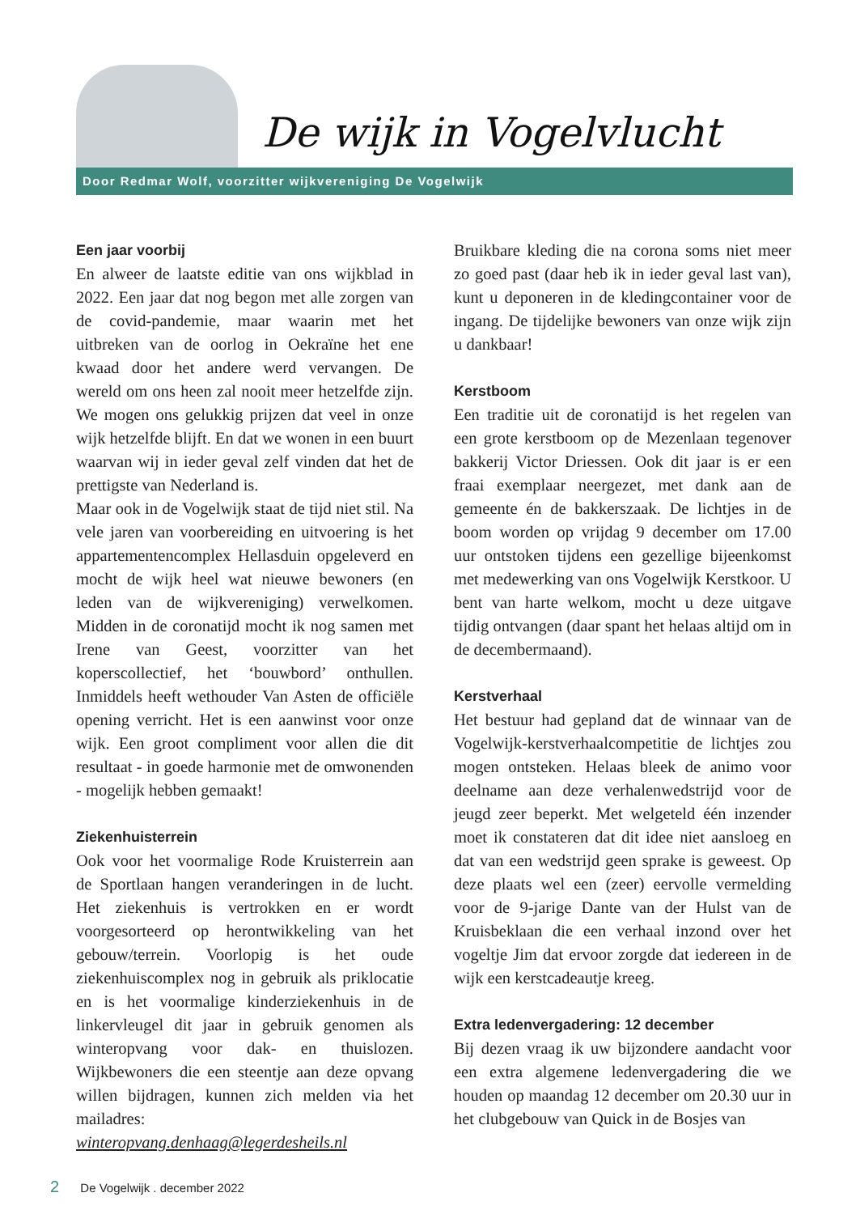De wijk in Vogelvlucht
Door Redmar Wolf, voorzitter wijkvereniging De Vogelwijk
Een jaar voorbij
En alweer de laatste editie van ons wijkblad in 2022. Een jaar dat nog begon met alle zorgen van de covid-pandemie, maar waarin met het uitbreken van de oorlog in Oekraïne het ene kwaad door het andere werd vervangen. De wereld om ons heen zal nooit meer hetzelfde zijn. We mogen ons gelukkig prijzen dat veel in onze wijk hetzelfde blijft. En dat we wonen in een buurt waarvan wij in ieder geval zelf vinden dat het de prettigste van Nederland is.
Maar ook in de Vogelwijk staat de tijd niet stil. Na vele jaren van voorbereiding en uitvoering is het appartementencomplex Hellasduin opgeleverd en mocht de wijk heel wat nieuwe bewoners (en leden van de wijkvereniging) verwelkomen. Midden in de coronatijd mocht ik nog samen met Irene van Geest, voorzitter van het koperscollectief, het ‘bouwbord’ onthullen. Inmiddels heeft wethouder Van Asten de officiële opening verricht. Het is een aanwinst voor onze wijk. Een groot compliment voor allen die dit resultaat - in goede harmonie met de omwonenden - mogelijk hebben gemaakt!
Ziekenhuisterrein
Ook voor het voormalige Rode Kruisterrein aan de Sportlaan hangen veranderingen in de lucht. Het ziekenhuis is vertrokken en er wordt voorgesorteerd op herontwikkeling van het gebouw/terrein. Voorlopig is het oude ziekenhuiscomplex nog in gebruik als priklocatie en is het voormalige kinderziekenhuis in de linkervleugel dit jaar in gebruik genomen als winteropvang voor dak- en thuislozen. Wijkbewoners die een steentje aan deze opvang willen bijdragen, kunnen zich melden via het mailadres: winteropvang.denhaag@legerdesheils.nl
Bruikbare kleding die na corona soms niet meer zo goed past (daar heb ik in ieder geval last van), kunt u deponeren in de kledingcontainer voor de ingang. De tijdelijke bewoners van onze wijk zijn u dankbaar!
Kerstboom
Een traditie uit de coronatijd is het regelen van een grote kerstboom op de Mezenlaan tegenover bakkerij Victor Driessen. Ook dit jaar is er een fraai exemplaar neergezet, met dank aan de gemeente én de bakkerszaak. De lichtjes in de boom worden op vrijdag 9 december om 17.00 uur ontstoken tijdens een gezellige bijeenkomst met medewerking van ons Vogelwijk Kerstkoor. U bent van harte welkom, mocht u deze uitgave tijdig ontvangen (daar spant het helaas altijd om in de decembermaand).
Kerstverhaal
Het bestuur had gepland dat de winnaar van de Vogelwijk-kerstverhaalcompetitie de lichtjes zou mogen ontsteken. Helaas bleek de animo voor deelname aan deze verhalenwedstrijd voor de jeugd zeer beperkt. Met welgeteld één inzender moet ik constateren dat dit idee niet aansloeg en dat van een wedstrijd geen sprake is geweest. Op deze plaats wel een (zeer) eervolle vermelding voor de 9-jarige Dante van der Hulst van de Kruisbeklaan die een verhaal inzond over het vogeltje Jim dat ervoor zorgde dat iedereen in de wijk een kerstcadeautje kreeg.
Extra ledenvergadering: 12 december
Bij dezen vraag ik uw bijzondere aandacht voor een extra algemene ledenvergadering die we houden op maandag 12 december om 20.30 uur in het clubgebouw van Quick in de Bosjes van
2 De Vogelwijk . december 2022